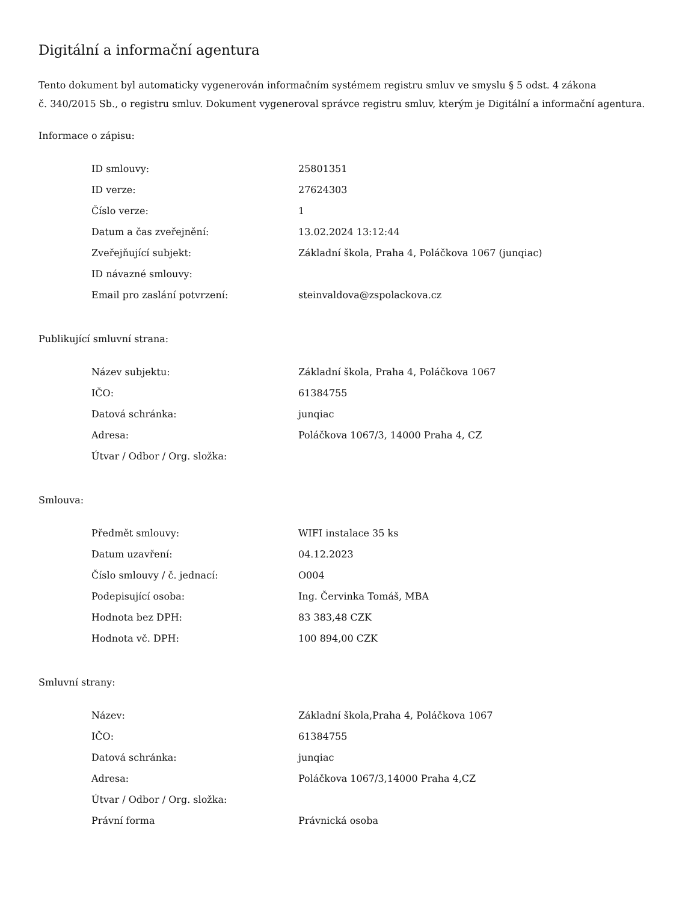Digitální a informační agentura
Tento dokument byl automaticky vygenerován informačním systémem registru smluv ve smyslu § 5 odst. 4 zákona
č. 340/2015 Sb., o registru smluv. Dokument vygeneroval správce registru smluv, kterým je Digitální a informační agentura.
Informace o zápisu:
| ID smlouvy: | 25801351 |
| ID verze: | 27624303 |
| Číslo verze: | 1 |
| Datum a čas zveřejnění: | 13.02.2024 13:12:44 |
| Zveřejňující subjekt: | Základní škola, Praha 4, Poláčkova 1067 (junqiac) |
| ID návazné smlouvy: | |
| Email pro zaslání potvrzení: | steinvaldova@zspolackova.cz |
Publikující smluvní strana:
| Název subjektu: | Základní škola, Praha 4, Poláčkova 1067 |
| IČO: | 61384755 |
| Datová schránka: | junqiac |
| Adresa: | Poláčkova 1067/3, 14000 Praha 4, CZ |
| Útvar / Odbor / Org. složka: | |
Smlouva:
| Předmět smlouvy: | WIFI instalace 35 ks |
| Datum uzavření: | 04.12.2023 |
| Číslo smlouvy / č. jednací: | O004 |
| Podepisující osoba: | Ing. Červinka Tomáš, MBA |
| Hodnota bez DPH: | 83 383,48 CZK |
| Hodnota vč. DPH: | 100 894,00 CZK |
Smluvní strany:
| Název: | Základní škola,Praha 4, Poláčkova 1067 |
| IČO: | 61384755 |
| Datová schránka: | junqiac |
| Adresa: | Poláčkova 1067/3,14000 Praha 4,CZ |
| Útvar / Odbor / Org. složka: | |
| Právní forma | Právnická osoba |